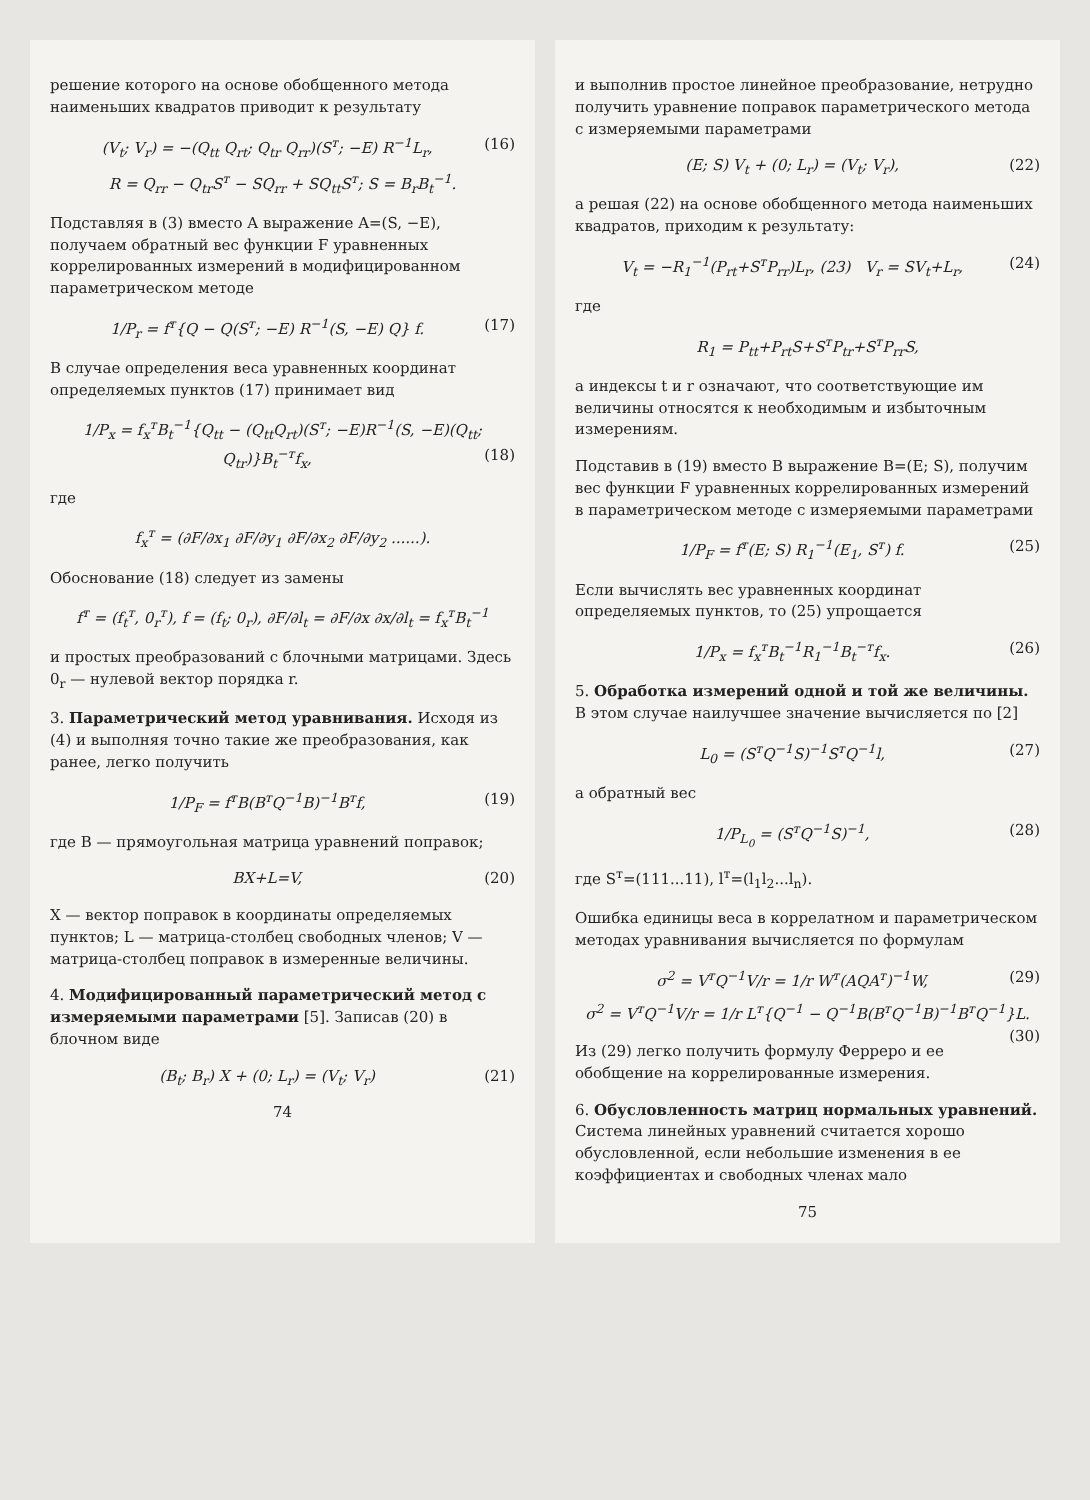решение которого на основе обобщенного метода наименьших квадратов приводит к результату
(V<sub>t</sub>; V<sub>r</sub>) = −(Q<sub>tt</sub> Q<sub>rt</sub>; Q<sub>tr</sub> Q<sub>rr</sub>)(S<sup>т</sup>; −E) R<sup>−1</sup>L<sub>r</sub>, (16)
R = Q<sub>rr</sub> − Q<sub>tr</sub>S<sup>т</sup> − SQ<sub>rr</sub> + SQ<sub>tt</sub>S<sup>т</sup>; S = B<sub>r</sub>B<sub>t</sub><sup>−1</sup>.
Подставляя в (3) вместо A выражение A=(S, −E), получаем обратный вес функции F уравненных коррелированных измерений в модифицированном параметрическом методе
1/P<sub>r</sub> = f<sup>т</sup>{Q − Q(S<sup>т</sup>; −E) R<sup>−1</sup>(S, −E) Q} f. (17)
В случае определения веса уравненных координат определяемых пунктов (17) принимает вид
1/P<sub>x</sub> = f<sub>x</sub><sup>т</sup>B<sub>t</sub><sup>−1</sup>{Q<sub>tt</sub> − (Q<sub>tt</sub>Q<sub>rt</sub>)(S<sup>т</sup>; −E)R<sup>−1</sup>(S, −E)(Q<sub>tt</sub>; Q<sub>tr</sub>)}B<sub>t</sub><sup>−т</sup>f<sub>x</sub>, (18)
где
f<sub>x</sub><sup>т</sup> = (∂F/∂x<sub>1</sub> ∂F/∂y<sub>1</sub> ∂F/∂x<sub>2</sub> ∂F/∂y<sub>2</sub> ......).
Обоснование (18) следует из замены
f<sup>т</sup> = (f<sub>t</sub><sup>т</sup>, 0<sub>r</sub><sup>т</sup>), f = (f<sub>t</sub>; 0<sub>r</sub>), ∂F/∂l<sub>t</sub> = ∂F/∂x ∂x/∂l<sub>t</sub> = f<sub>x</sub><sup>т</sup>B<sub>t</sub><sup>−1</sup>
и простых преобразований с блочными матрицами. Здесь 0<sub>r</sub> — нулевой вектор порядка r.
3. Параметрический метод уравнивания. Исходя из (4) и выполняя точно такие же преобразования, как ранее, легко получить
1/P<sub>F</sub> = f<sup>т</sup>B(B<sup>т</sup>Q<sup>−1</sup>B)<sup>−1</sup>B<sup>т</sup>f, (19)
где B — прямоугольная матрица уравнений поправок;
BX+L=V, (20)
X — вектор поправок в координаты определяемых пунктов; L — матрица-столбец свободных членов; V — матрица-столбец поправок в измеренные величины.
4. Модифицированный параметрический метод с измеряемыми параметрами [5]. Записав (20) в блочном виде
(B<sub>t</sub>; B<sub>r</sub>) X + (0; L<sub>r</sub>) = (V<sub>t</sub>; V<sub>r</sub>) (21)
74
и выполнив простое линейное преобразование, нетрудно получить уравнение поправок параметрического метода с измеряемыми параметрами
(E; S) V<sub>t</sub> + (0; L<sub>r</sub>) = (V<sub>t</sub>; V<sub>r</sub>), (22)
а решая (22) на основе обобщенного метода наименьших квадратов, приходим к результату:
V<sub>t</sub> = −R<sub>1</sub><sup>−1</sup>(P<sub>rt</sub>+S<sup>т</sup>P<sub>rr</sub>)L<sub>r</sub>, (23) V<sub>r</sub> = SV<sub>t</sub>+L<sub>r</sub>, (24)
где
R<sub>1</sub> = P<sub>tt</sub>+P<sub>rt</sub>S+S<sup>т</sup>P<sub>tr</sub>+S<sup>т</sup>P<sub>rr</sub>S,
а индексы t и r означают, что соответствующие им величины относятся к необходимым и избыточным измерениям.
Подставив в (19) вместо B выражение B=(E; S), получим вес функции F уравненных коррелированных измерений в параметрическом методе с измеряемыми параметрами
1/P<sub>F</sub> = f<sup>т</sup>(E; S) R<sub>1</sub><sup>−1</sup>(E<sub>1</sub>, S<sup>т</sup>) f. (25)
Если вычислять вес уравненных координат определяемых пунктов, то (25) упрощается
1/P<sub>x</sub> = f<sub>x</sub><sup>т</sup>B<sub>t</sub><sup>−1</sup>R<sub>1</sub><sup>−1</sup>B<sub>t</sub><sup>−т</sup>f<sub>x</sub>. (26)
5. Обработка измерений одной и той же величины. В этом случае наилучшее значение вычисляется по [2]
L<sub>0</sub> = (S<sup>т</sup>Q<sup>−1</sup>S)<sup>−1</sup>S<sup>т</sup>Q<sup>−1</sup>l, (27)
а обратный вес
1/P<sub>L<sub>0</sub></sub> = (S<sup>т</sup>Q<sup>−1</sup>S)<sup>−1</sup>, (28)
где S<sup>т</sup>=(111...11), l<sup>т</sup>=(l<sub>1</sub>l<sub>2</sub>...l<sub>n</sub>).
Ошибка единицы веса в коррелатном и параметрическом методах уравнивания вычисляется по формулам
σ<sup>2</sup> = V<sup>т</sup>Q<sup>−1</sup>V/r = 1/r W<sup>т</sup>(AQA<sup>т</sup>)<sup>−1</sup>W, (29)
σ<sup>2</sup> = V<sup>т</sup>Q<sup>−1</sup>V/r = 1/r L<sup>т</sup>{Q<sup>−1</sup> − Q<sup>−1</sup>B(B<sup>т</sup>Q<sup>−1</sup>B)<sup>−1</sup>B<sup>т</sup>Q<sup>−1</sup>}L. (30)
Из (29) легко получить формулу Ферреро и ее обобщение на коррелированные измерения.
6. Обусловленность матриц нормальных уравнений. Система линейных уравнений считается хорошо обусловленной, если небольшие изменения в ее коэффициентах и свободных членах мало
75